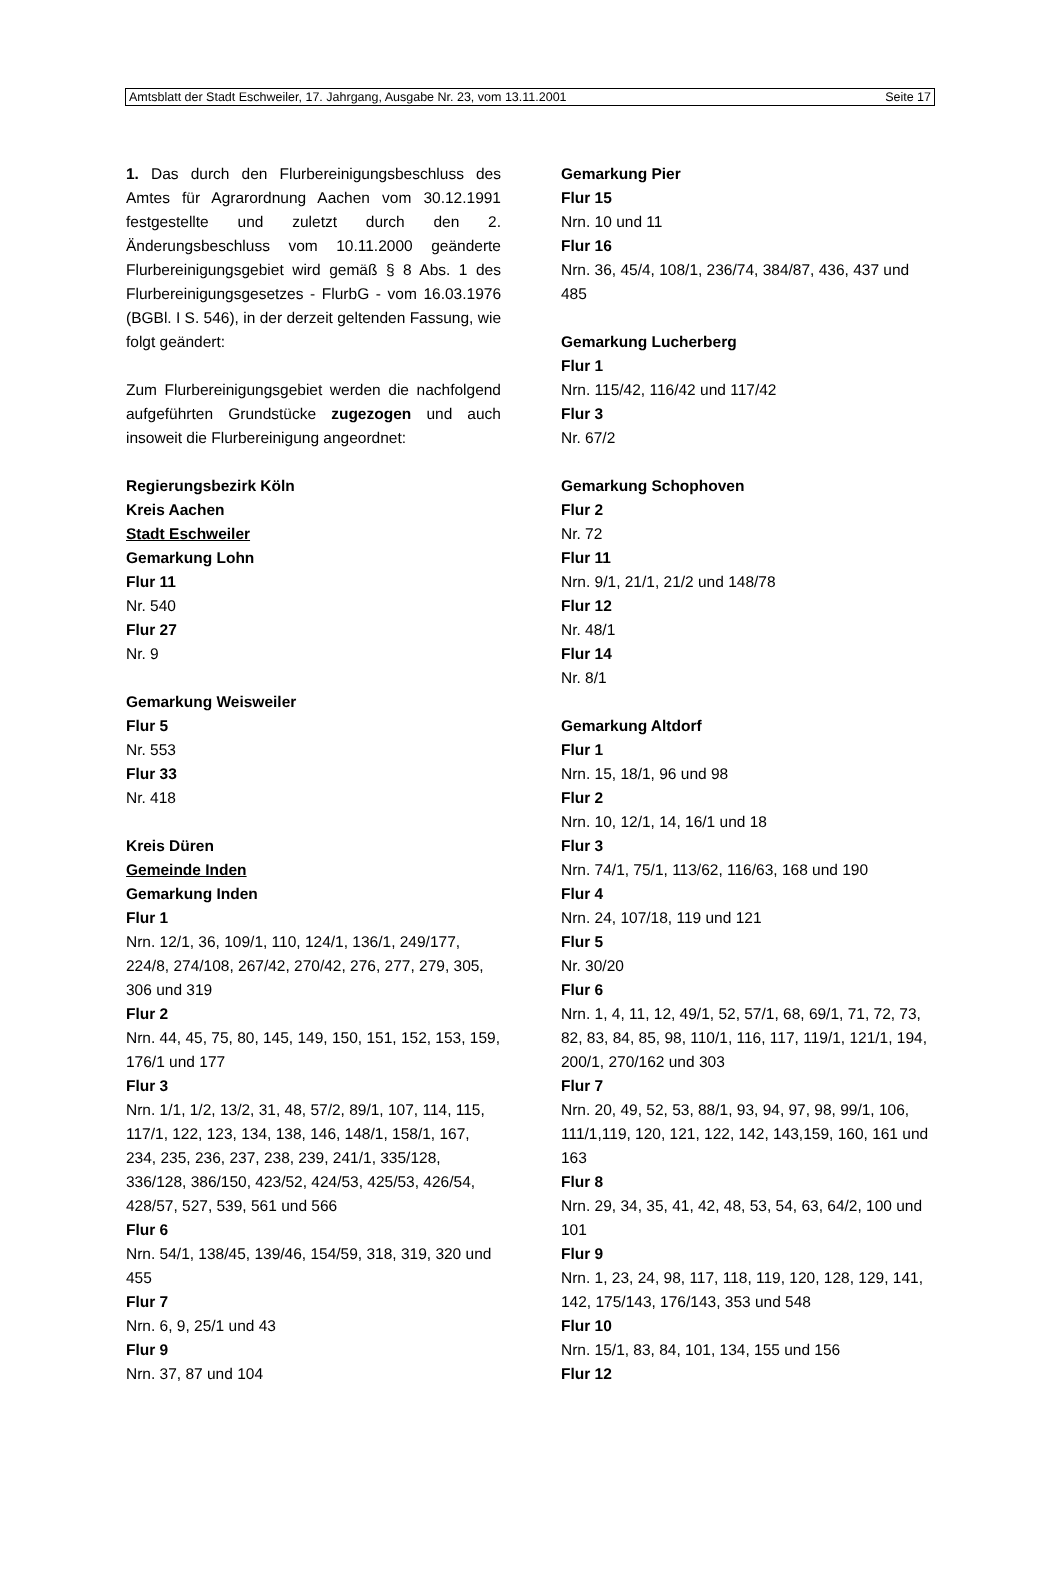Amtsblatt der Stadt Eschweiler, 17. Jahrgang, Ausgabe Nr. 23, vom 13.11.2001 Seite 17
1. Das durch den Flurbereinigungsbeschluss des Amtes für Agrarordnung Aachen vom 30.12.1991 festgestellte und zuletzt durch den 2. Änderungsbeschluss vom 10.11.2000 geänderte Flurbereinigungsgebiet wird gemäß § 8 Abs. 1 des Flurbereinigungsgesetzes - FlurbG - vom 16.03.1976 (BGBl. I S. 546), in der derzeit geltenden Fassung, wie folgt geändert:
Zum Flurbereinigungsgebiet werden die nachfolgend aufgeführten Grundstücke zugezogen und auch insoweit die Flurbereinigung angeordnet:
Regierungsbezirk Köln
Kreis Aachen
Stadt Eschweiler
Gemarkung Lohn
Flur 11
Nr. 540
Flur 27
Nr. 9
Gemarkung Weisweiler
Flur 5
Nr. 553
Flur 33
Nr. 418
Kreis Düren
Gemeinde Inden
Gemarkung Inden
Flur 1
Nrn. 12/1, 36, 109/1, 110, 124/1, 136/1, 249/177, 224/8, 274/108, 267/42, 270/42, 276, 277, 279, 305, 306 und 319
Flur 2
Nrn. 44, 45, 75, 80, 145, 149, 150, 151, 152, 153, 159, 176/1 und 177
Flur 3
Nrn. 1/1, 1/2, 13/2, 31, 48, 57/2, 89/1, 107, 114, 115, 117/1, 122, 123, 134, 138, 146, 148/1, 158/1, 167, 234, 235, 236, 237, 238, 239, 241/1, 335/128, 336/128, 386/150, 423/52, 424/53, 425/53, 426/54, 428/57, 527, 539, 561 und 566
Flur 6
Nrn. 54/1, 138/45, 139/46, 154/59, 318, 319, 320 und 455
Flur 7
Nrn. 6, 9, 25/1 und 43
Flur 9
Nrn. 37, 87 und 104
Gemarkung Pier
Flur 15
Nrn. 10 und 11
Flur 16
Nrn. 36, 45/4, 108/1, 236/74, 384/87, 436, 437 und 485
Gemarkung Lucherberg
Flur 1
Nrn. 115/42, 116/42 und 117/42
Flur 3
Nr. 67/2
Gemarkung Schophoven
Flur 2
Nr. 72
Flur 11
Nrn. 9/1, 21/1, 21/2 und 148/78
Flur 12
Nr. 48/1
Flur 14
Nr. 8/1
Gemarkung Altdorf
Flur 1
Nrn. 15, 18/1, 96 und 98
Flur 2
Nrn. 10, 12/1, 14, 16/1 und 18
Flur 3
Nrn. 74/1, 75/1, 113/62, 116/63, 168 und 190
Flur 4
Nrn. 24, 107/18, 119 und 121
Flur 5
Nr. 30/20
Flur 6
Nrn. 1, 4, 11, 12, 49/1, 52, 57/1, 68, 69/1, 71, 72, 73, 82, 83, 84, 85, 98, 110/1, 116, 117, 119/1, 121/1, 194, 200/1, 270/162 und 303
Flur 7
Nrn. 20, 49, 52, 53, 88/1, 93, 94, 97, 98, 99/1, 106, 111/1,119, 120, 121, 122, 142, 143,159, 160, 161 und 163
Flur 8
Nrn. 29, 34, 35, 41, 42, 48, 53, 54, 63, 64/2, 100 und 101
Flur 9
Nrn. 1, 23, 24, 98, 117, 118, 119, 120, 128, 129, 141, 142, 175/143, 176/143, 353 und 548
Flur 10
Nrn. 15/1, 83, 84, 101, 134, 155 und 156
Flur 12